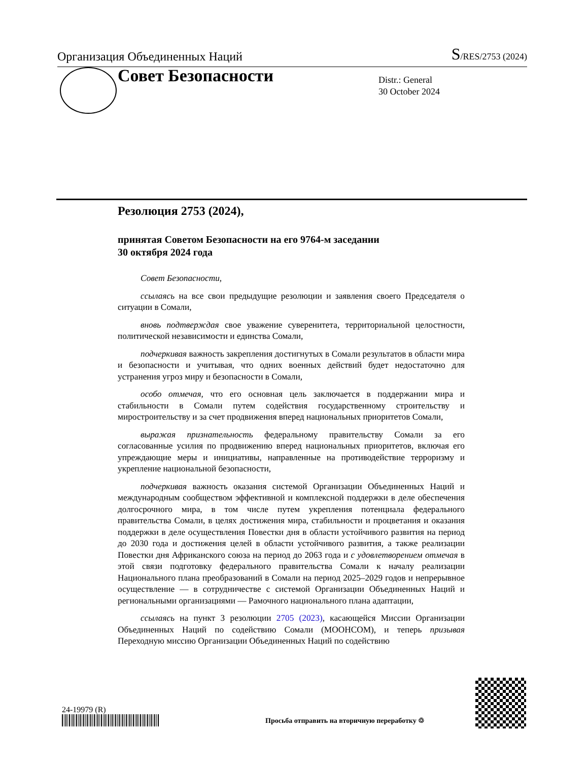Организация Объединенных Наций S/RES/2753 (2024)
Совет Безопасности
Distr.: General
30 October 2024
Резолюция 2753 (2024),
принятая Советом Безопасности на его 9764-м заседании
30 октября 2024 года
Совет Безопасности,
ссылаясь на все свои предыдущие резолюции и заявления своего Председателя о ситуации в Сомали,
вновь подтверждая свое уважение суверенитета, территориальной целостности, политической независимости и единства Сомали,
подчеркивая важность закрепления достигнутых в Сомали результатов в области мира и безопасности и учитывая, что одних военных действий будет недостаточно для устранения угроз миру и безопасности в Сомали,
особо отмечая, что его основная цель заключается в поддержании мира и стабильности в Сомали путем содействия государственному строительству и миростроительству и за счет продвижения вперед национальных приоритетов Сомали,
выражая признательность федеральному правительству Сомали за его согласованные усилия по продвижению вперед национальных приоритетов, включая его упреждающие меры и инициативы, направленные на противодействие терроризму и укрепление национальной безопасности,
подчеркивая важность оказания системой Организации Объединенных Наций и международным сообществом эффективной и комплексной поддержки в деле обеспечения долгосрочного мира, в том числе путем укрепления потенциала федерального правительства Сомали, в целях достижения мира, стабильности и процветания и оказания поддержки в деле осуществления Повестки дня в области устойчивого развития на период до 2030 года и достижения целей в области устойчивого развития, а также реализации Повестки дня Африканского союза на период до 2063 года и с удовлетворением отмечая в этой связи подготовку федерального правительства Сомали к началу реализации Национального плана преобразований в Сомали на период 2025–2029 годов и непрерывное осуществление — в сотрудничестве с системой Организации Объединенных Наций и региональными организациями — Рамочного национального плана адаптации,
ссылаясь на пункт 3 резолюции 2705 (2023), касающейся Миссии Организации Объединенных Наций по содействию Сомали (МООНСОМ), и теперь призывая Переходную миссию Организации Объединенных Наций по содействию
24-19979 (R)
Просьба отправить на вторичную переработку ♲